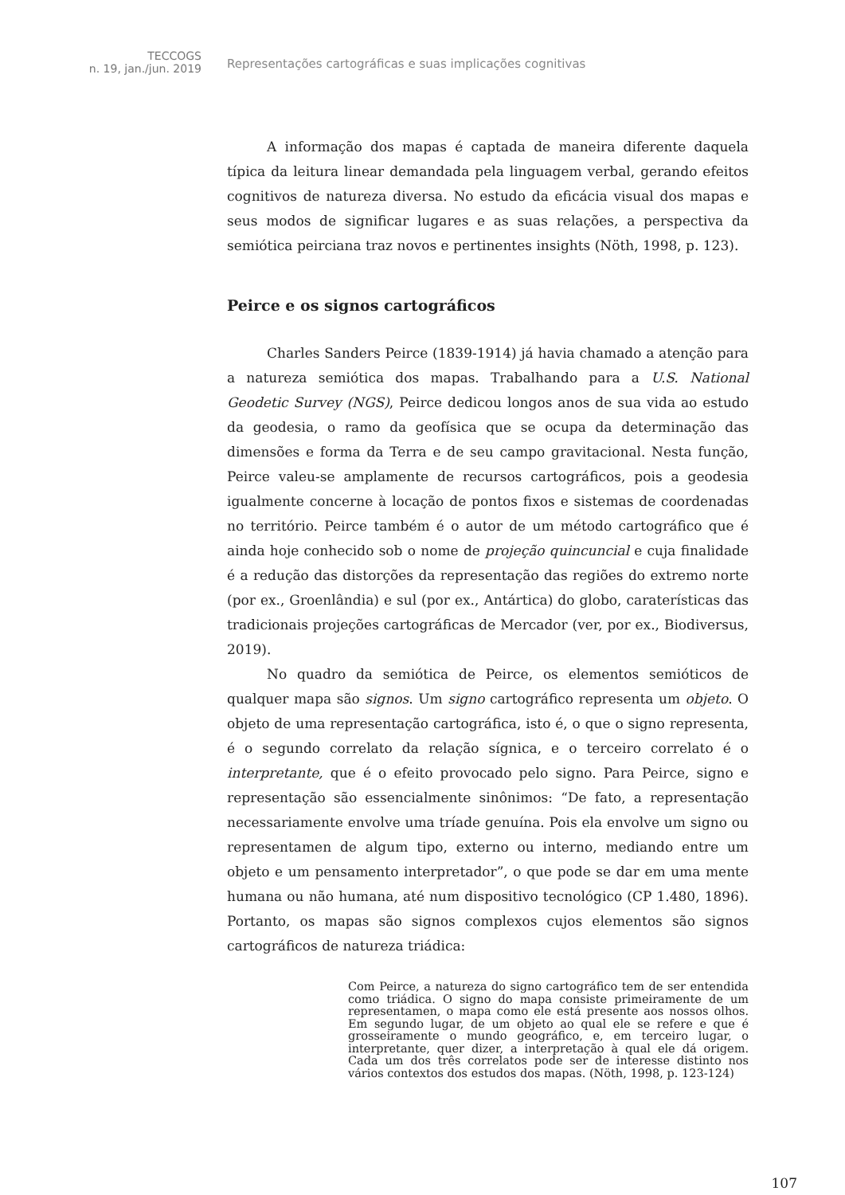TECCOGS
n. 19, jan./jun. 2019
Representações cartográficas e suas implicações cognitivas
A informação dos mapas é captada de maneira diferente daquela típica da leitura linear demandada pela linguagem verbal, gerando efeitos cognitivos de natureza diversa. No estudo da eficácia visual dos mapas e seus modos de significar lugares e as suas relações, a perspectiva da semiótica peirciana traz novos e pertinentes insights (Nöth, 1998, p. 123).
Peirce e os signos cartográficos
Charles Sanders Peirce (1839-1914) já havia chamado a atenção para a natureza semiótica dos mapas. Trabalhando para a U.S. National Geodetic Survey (NGS), Peirce dedicou longos anos de sua vida ao estudo da geodesia, o ramo da geofísica que se ocupa da determinação das dimensões e forma da Terra e de seu campo gravitacional. Nesta função, Peirce valeu-se amplamente de recursos cartográficos, pois a geodesia igualmente concerne à locação de pontos fixos e sistemas de coordenadas no território. Peirce também é o autor de um método cartográfico que é ainda hoje conhecido sob o nome de projeção quincuncial e cuja finalidade é a redução das distorções da representação das regiões do extremo norte (por ex., Groenlândia) e sul (por ex., Antártica) do globo, caraterísticas das tradicionais projeções cartográficas de Mercador (ver, por ex., Biodiversus, 2019).
No quadro da semiótica de Peirce, os elementos semióticos de qualquer mapa são signos. Um signo cartográfico representa um objeto. O objeto de uma representação cartográfica, isto é, o que o signo representa, é o segundo correlato da relação sígnica, e o terceiro correlato é o interpretante, que é o efeito provocado pelo signo. Para Peirce, signo e representação são essencialmente sinônimos: “De fato, a representação necessariamente envolve uma tríade genuína. Pois ela envolve um signo ou representamen de algum tipo, externo ou interno, mediando entre um objeto e um pensamento interpretador”, o que pode se dar em uma mente humana ou não humana, até num dispositivo tecnológico (CP 1.480, 1896). Portanto, os mapas são signos complexos cujos elementos são signos cartográficos de natureza triádica:
Com Peirce, a natureza do signo cartográfico tem de ser entendida como triádica. O signo do mapa consiste primeiramente de um representamen, o mapa como ele está presente aos nossos olhos. Em segundo lugar, de um objeto ao qual ele se refere e que é grosseiramente o mundo geográfico, e, em terceiro lugar, o interpretante, quer dizer, a interpretação à qual ele dá origem. Cada um dos três correlatos pode ser de interesse distinto nos vários contextos dos estudos dos mapas. (Nöth, 1998, p. 123-124)
107